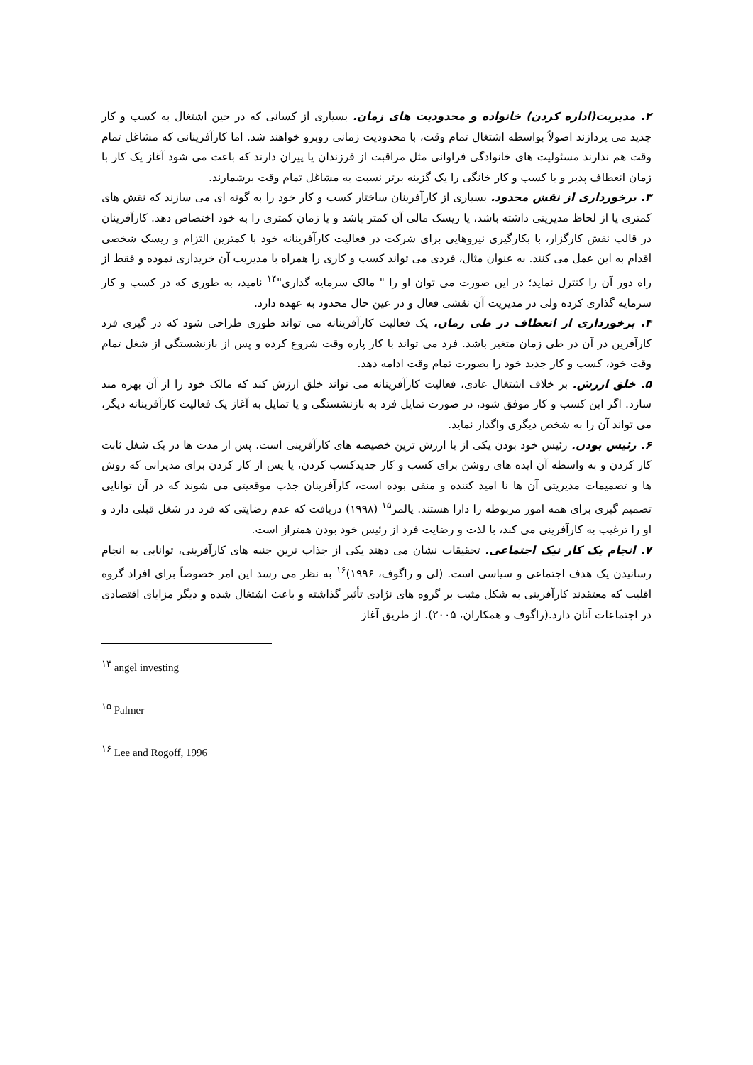۲. مدیریت(اداره کردن) خانواده و محدودیت های زمان. بسیاری از کسانی که در حین اشتغال به کسب و کار جدید می پردازند اصولاً بواسطه اشتغال تمام وقت، با محدودیت زمانی روبرو خواهند شد. اما کارآفرینانی که مشاغل تمام وقت هم ندارند مسئولیت های خانوادگی فراوانی مثل مراقبت از فرزندان یا پیران دارند که باعث می شود آغاز یک کار با زمان انعطاف پذیر و یا کسب و کار خانگی را یک گزینه برتر نسبت به مشاغل تمام وقت برشمارند.
۳. برخورداری از نقش محدود. بسیاری از کارآفرینان ساختار کسب و کار خود را به گونه ای می سازند که نقش های کمتری یا از لحاظ مدیریتی داشته باشد، یا ریسک مالی آن کمتر باشد و یا زمان کمتری را به خود اختصاص دهد. کارآفرینان در قالب نقش کارگزار، با بکارگیری نیروهایی برای شرکت در فعالیت کارآفرینانه خود با کمترین التزام و ریسک شخصی اقدام به این عمل می کنند. به عنوان مثال، فردی می تواند کسب و کاری را همراه با مدیریت آن خریداری نموده و فقط از راه دور آن را کنترل نماید؛ در این صورت می توان او را " مالک سرمایه گذاری"<sup>۱۴</sup> نامید، به طوری که در کسب و کار سرمایه گذاری کرده ولی در مدیریت آن نقشی فعال و در عین حال محدود به عهده دارد.
۴. برخورداری از انعطاف در طی زمان. یک فعالیت کارآفرینانه می تواند طوری طراحی شود که در گیری فرد کارآفرین در آن در طی زمان متغیر باشد. فرد می تواند با کار پاره وقت شروع کرده و پس از بازنشستگی از شغل تمام وقت خود، کسب و کار جدید خود را بصورت تمام وقت ادامه دهد.
۵. خلق ارزش. بر خلاف اشتغال عادی، فعالیت کارآفرینانه می تواند خلق ارزش کند که مالک خود را از آن بهره مند سازد. اگر این کسب و کار موفق شود، در صورت تمایل فرد به بازنشستگی و یا تمایل به آغاز یک فعالیت کارآفرینانه دیگر، می تواند آن را به شخص دیگری واگذار نماید.
۶. رئیس بودن. رئیس خود بودن یکی از با ارزش ترین خصیصه های کارآفرینی است. پس از مدت ها در یک شغل ثابت کار کردن و به واسطه آن ایده های روشن برای کسب و کار جدیدکسب کردن، یا پس از کار کردن برای مدیرانی که روش ها و تصمیمات مدیریتی آن ها نا امید کننده و منفی بوده است، کارآفرینان جذب موقعیتی می شوند که در آن توانایی تصمیم گیری برای همه امور مربوطه را دارا هستند. پالمر<sup>۱۵</sup> (۱۹۹۸) دریافت که عدم رضایتی که فرد در شغل قبلی دارد و او را ترغیب به کارآفرینی می کند، با لذت و رضایت فرد از رئیس خود بودن همتراز است.
۷. انجام یک کار نیک اجتماعی. تحقیقات نشان می دهند یکی از جذاب ترین جنبه های کارآفرینی، توانایی به انجام رسانیدن یک هدف اجتماعی و سیاسی است. (لی و راگوف، ۱۹۹۶)<sup>۱۶</sup> به نظر می رسد این امر خصوصاً برای افراد گروه اقلیت که معتقدند کارآفرینی به شکل مثبت بر گروه های نژادی تأثیر گذاشته و باعث اشتغال شده و دیگر مزایای اقتصادی در اجتماعات آنان دارد.(راگوف و همکاران، ۲۰۰۵). از طریق آغاز
<sup>۱۴</sup> angel investing
<sup>۱۵</sup> Palmer
<sup>۱۶</sup> Lee and Rogoff, 1996